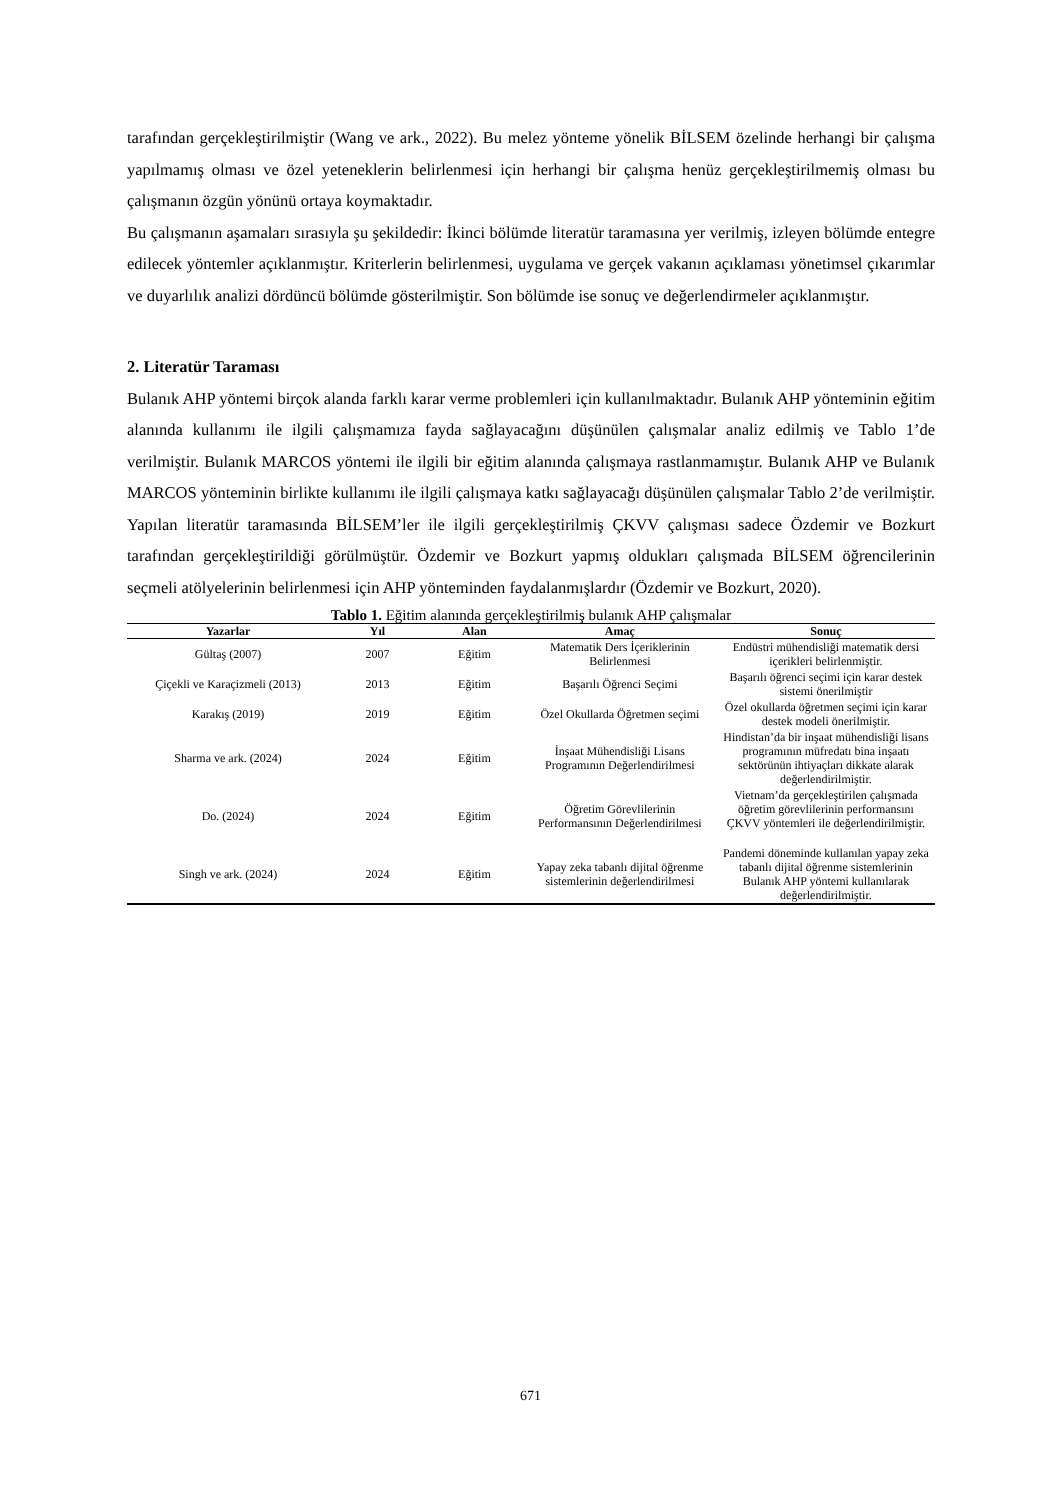tarafından gerçekleştirilmiştir (Wang ve ark., 2022). Bu melez yönteme yönelik BİLSEM özelinde herhangi bir çalışma yapılmamış olması ve özel yeteneklerin belirlenmesi için herhangi bir çalışma henüz gerçekleştirilmemiş olması bu çalışmanın özgün yönünü ortaya koymaktadır.
Bu çalışmanın aşamaları sırasıyla şu şekildedir: İkinci bölümde literatür taramasına yer verilmiş, izleyen bölümde entegre edilecek yöntemler açıklanmıştır. Kriterlerin belirlenmesi, uygulama ve gerçek vakanın açıklaması yönetimsel çıkarımlar ve duyarlılık analizi dördüncü bölümde gösterilmiştir. Son bölümde ise sonuç ve değerlendirmeler açıklanmıştır.
2. Literatür Taraması
Bulanık AHP yöntemi birçok alanda farklı karar verme problemleri için kullanılmaktadır. Bulanık AHP yönteminin eğitim alanında kullanımı ile ilgili çalışmamıza fayda sağlayacağını düşünülen çalışmalar analiz edilmiş ve Tablo 1’de verilmiştir. Bulanık MARCOS yöntemi ile ilgili bir eğitim alanında çalışmaya rastlanmamıştır. Bulanık AHP ve Bulanık MARCOS yönteminin birlikte kullanımı ile ilgili çalışmaya katkı sağlayacağı düşünülen çalışmalar Tablo 2’de verilmiştir. Yapılan literatür taramasında BİLSEM’ler ile ilgili gerçekleştirilmiş ÇKVV çalışması sadece Özdemir ve Bozkurt tarafından gerçekleştirildiği görülmüştür. Özdemir ve Bozkurt yapmış oldukları çalışmada BİLSEM öğrencilerinin seçmeli atölyelerinin belirlenmesi için AHP yönteminden faydalanmışlardır (Özdemir ve Bozkurt, 2020).
Tablo 1. Eğitim alanında gerçekleştirilmiş bulanık AHP çalışmalar
| Yazarlar | Yıl | Alan | Amaç | Sonuç |
| --- | --- | --- | --- | --- |
| Gültaş (2007) | 2007 | Eğitim | Matematik Ders İçeriklerinin Belirlenmesi | Endüstri mühendisliği matematik dersi içerikleri belirlenmiştir. |
| Çiçekli ve Karaçizmeli (2013) | 2013 | Eğitim | Başarılı Öğrenci Seçimi | Başarılı öğrenci seçimi için karar destek sistemi önerilmiştir |
| Karakış (2019) | 2019 | Eğitim | Özel Okullarda Öğretmen seçimi | Özel okullarda öğretmen seçimi için karar destek modeli önerilmiştir. |
| Sharma ve ark. (2024) | 2024 | Eğitim | İnşaat Mühendisliği Lisans Programının Değerlendirilmesi | Hindistan’da bir inşaat mühendisliği lisans programının müfredatı bina inşaatı sektörünün ihtiyaçları dikkate alarak değerlendirilmiştir. |
| Do. (2024) | 2024 | Eğitim | Öğretim Görevlilerinin Performansının Değerlendirilmesi | Vietnam’da gerçekleştirilen çalışmada öğretim görevlilerinin performansını ÇKVV yöntemleri ile değerlendirilmiştir. |
| Singh ve ark. (2024) | 2024 | Eğitim | Yapay zeka tabanlı dijital öğrenme sistemlerinin değerlendirilmesi | Pandemi döneminde kullanılan yapay zeka tabanlı dijital öğrenme sistemlerinin Bulanık AHP yöntemi kullanılarak değerlendirilmiştir. |
671